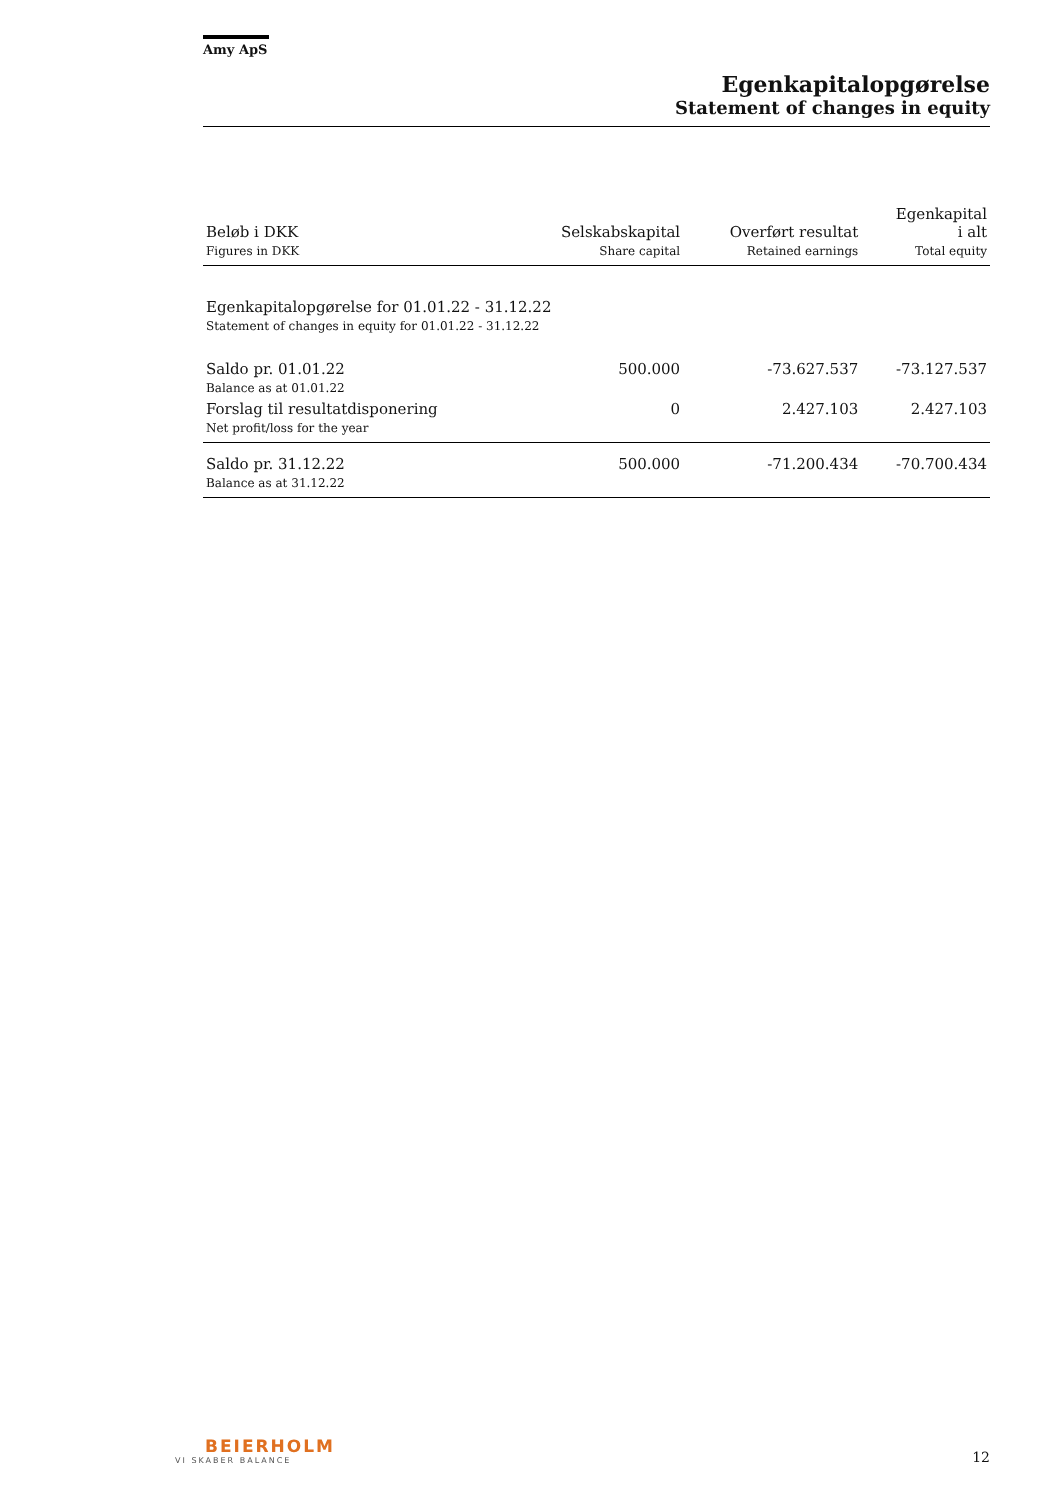Amy ApS
Egenkapitalopgørelse
Statement of changes in equity
| Beløb i DKK Figures in DKK | Selskabskapital Share capital | Overført resultat Retained earnings | Egenkapital i alt Total equity |
| --- | --- | --- | --- |
| Egenkapitalopgørelse for 01.01.22 - 31.12.22 Statement of changes in equity for 01.01.22 - 31.12.22 | | | |
| Saldo pr. 01.01.22 Balance as at 01.01.22 | 500.000 | -73.627.537 | -73.127.537 |
| Forslag til resultatdisponering Net profit/loss for the year | 0 | 2.427.103 | 2.427.103 |
| Saldo pr. 31.12.22 Balance as at 31.12.22 | 500.000 | -71.200.434 | -70.700.434 |
BEIERHOLM
VI SKABER BALANCE
12